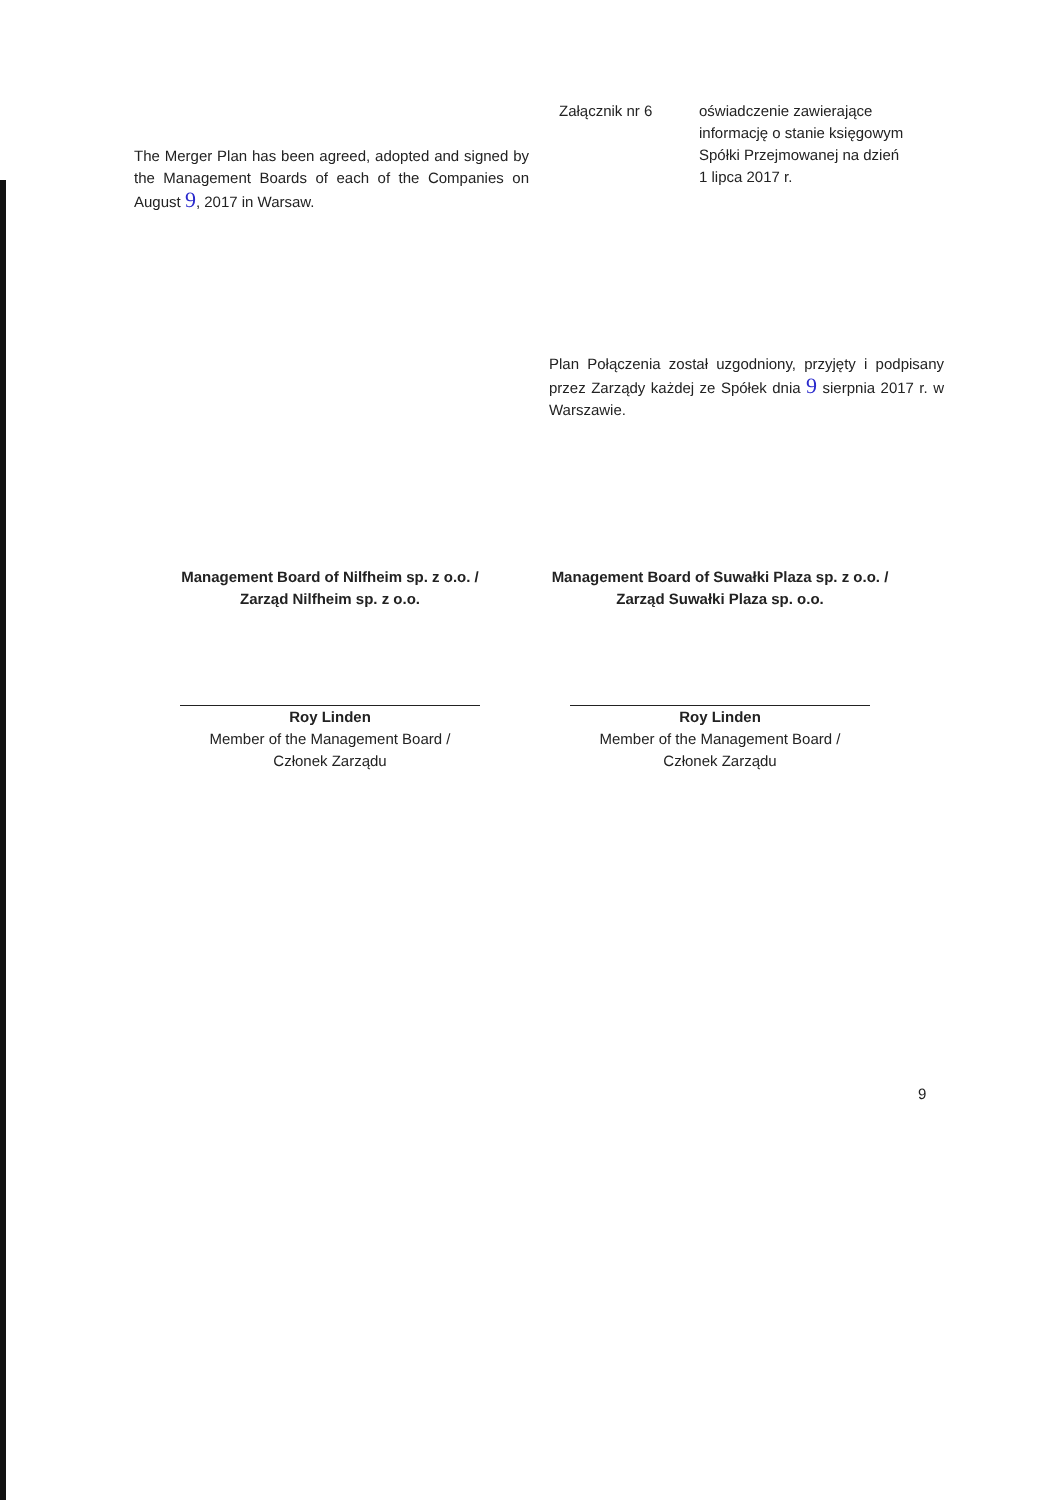The Merger Plan has been agreed, adopted and signed by the Management Boards of each of the Companies on August 9, 2017 in Warsaw.
Załącznik nr 6 oświadczenie zawierające
informację o stanie księgowym
Spółki Przejmowanej na dzień
1 lipca 2017 r.
Plan Połączenia został uzgodniony, przyjęty i podpisany przez Zarządy każdej ze Spółek dnia 9 sierpnia 2017 r. w Warszawie.
Management Board of Nilfheim sp. z o.o. /
Zarząd Nilfheim sp. z o.o.
Roy Linden
Member of the Management Board /
Członek Zarządu
Management Board of Suwałki Plaza sp. z o.o. /
Zarząd Suwałki Plaza sp. o.o.
Roy Linden
Member of the Management Board /
Członek Zarządu
9